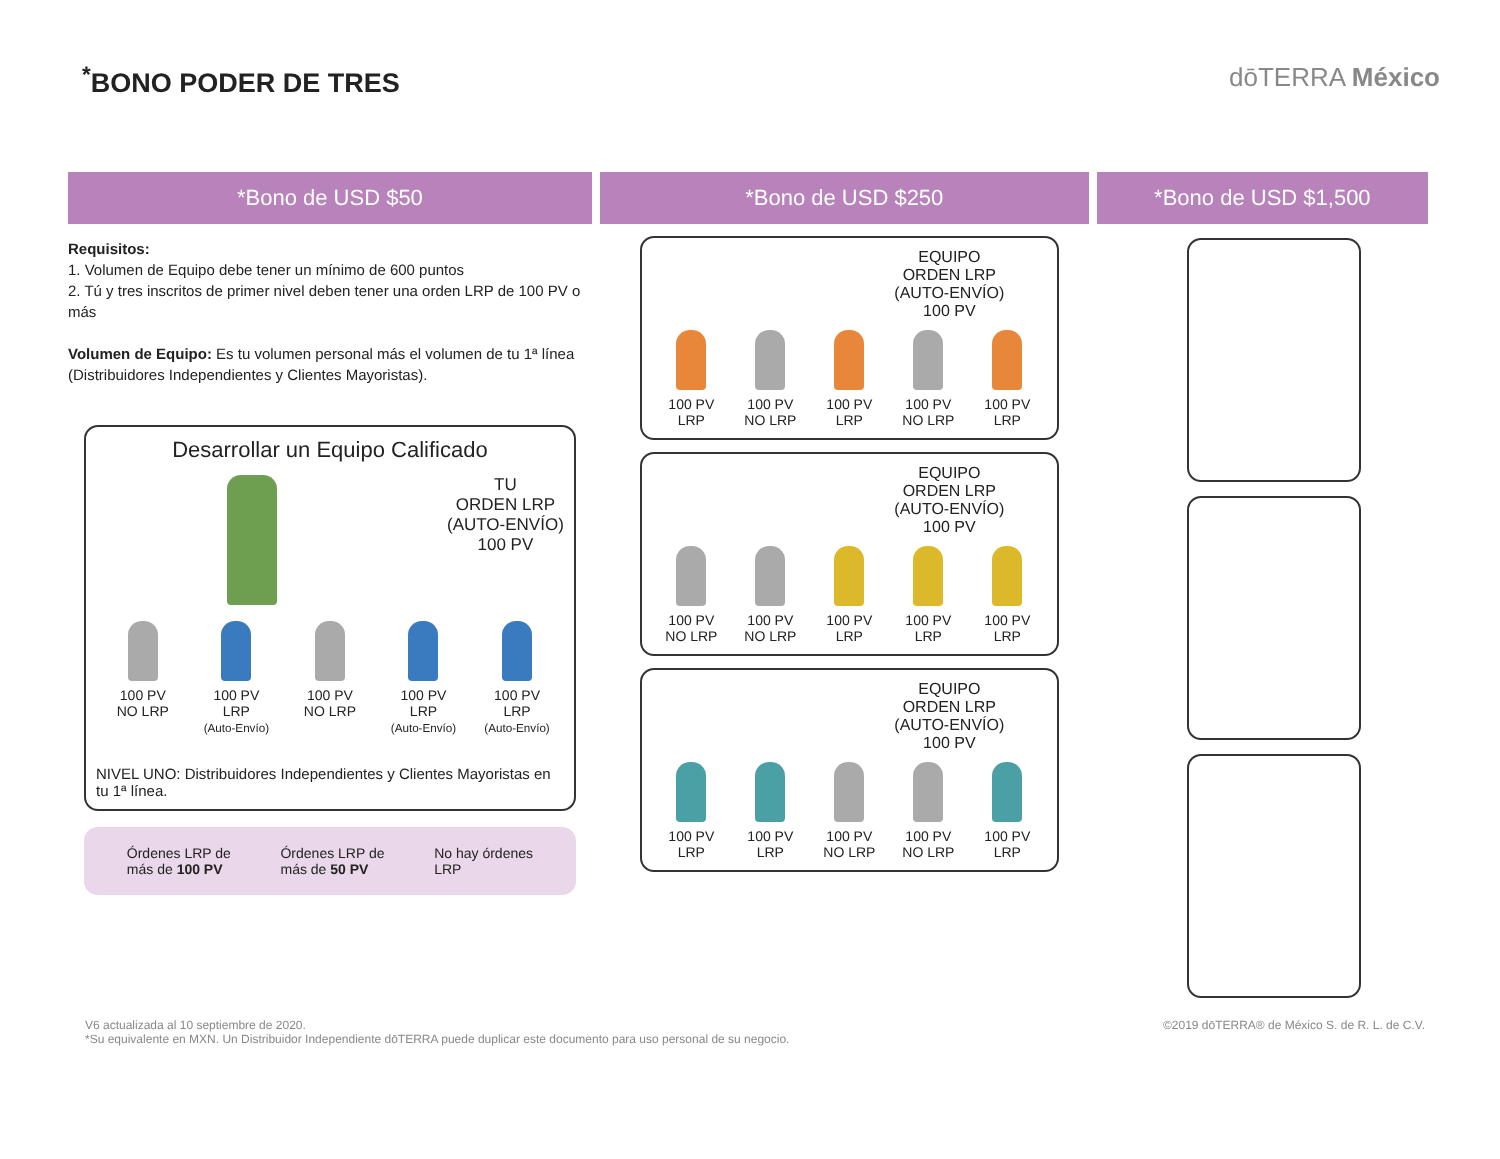<sup>*</sup> BONO PODER DE TRES dōTERRA México
*Bono de USD $50
Requisitos:
1. Volumen de Equipo debe tener un mínimo de 600 puntos
2. Tú y tres inscritos de primer nivel deben tener una orden LRP de 100 PV o más
Volumen de Equipo: Es tu volumen personal más el volumen de tu 1ª línea (Distribuidores Independientes y Clientes Mayoristas).
Desarrollar un Equipo Calificado
TU
ORDEN LRP
(AUTO-ENVÍO)
100 PV
100 PV
NO LRP
100 PV
LRP
(Auto-Envío)
100 PV
NO LRP
100 PV
LRP
(Auto-Envío)
100 PV
LRP
(Auto-Envío)
NIVEL UNO: Distribuidores Independientes y Clientes Mayoristas en tu 1ª línea.
Órdenes LRP de
más de 100 PV Órdenes LRP de
más de 50 PV No hay órdenes
LRP
*Bono de USD $250
EQUIPO
ORDEN LRP
(AUTO-ENVÍO)
100 PV
100 PV
LRP
100 PV
NO LRP
100 PV
LRP
100 PV
NO LRP
100 PV
LRP
EQUIPO
ORDEN LRP
(AUTO-ENVÍO)
100 PV
100 PV
NO LRP
100 PV
NO LRP
100 PV
LRP
100 PV
LRP
100 PV
LRP
EQUIPO
ORDEN LRP
(AUTO-ENVÍO)
100 PV
100 PV
LRP
100 PV
LRP
100 PV
NO LRP
100 PV
NO LRP
100 PV
LRP
*Bono de USD $1,500
V6 actualizada al 10 septiembre de 2020.
*Su equivalente en MXN. Un Distribuidor Independiente dōTERRA puede duplicar este documento para uso personal de su negocio.
©2019 dōTERRA® de México S. de R. L. de C.V.